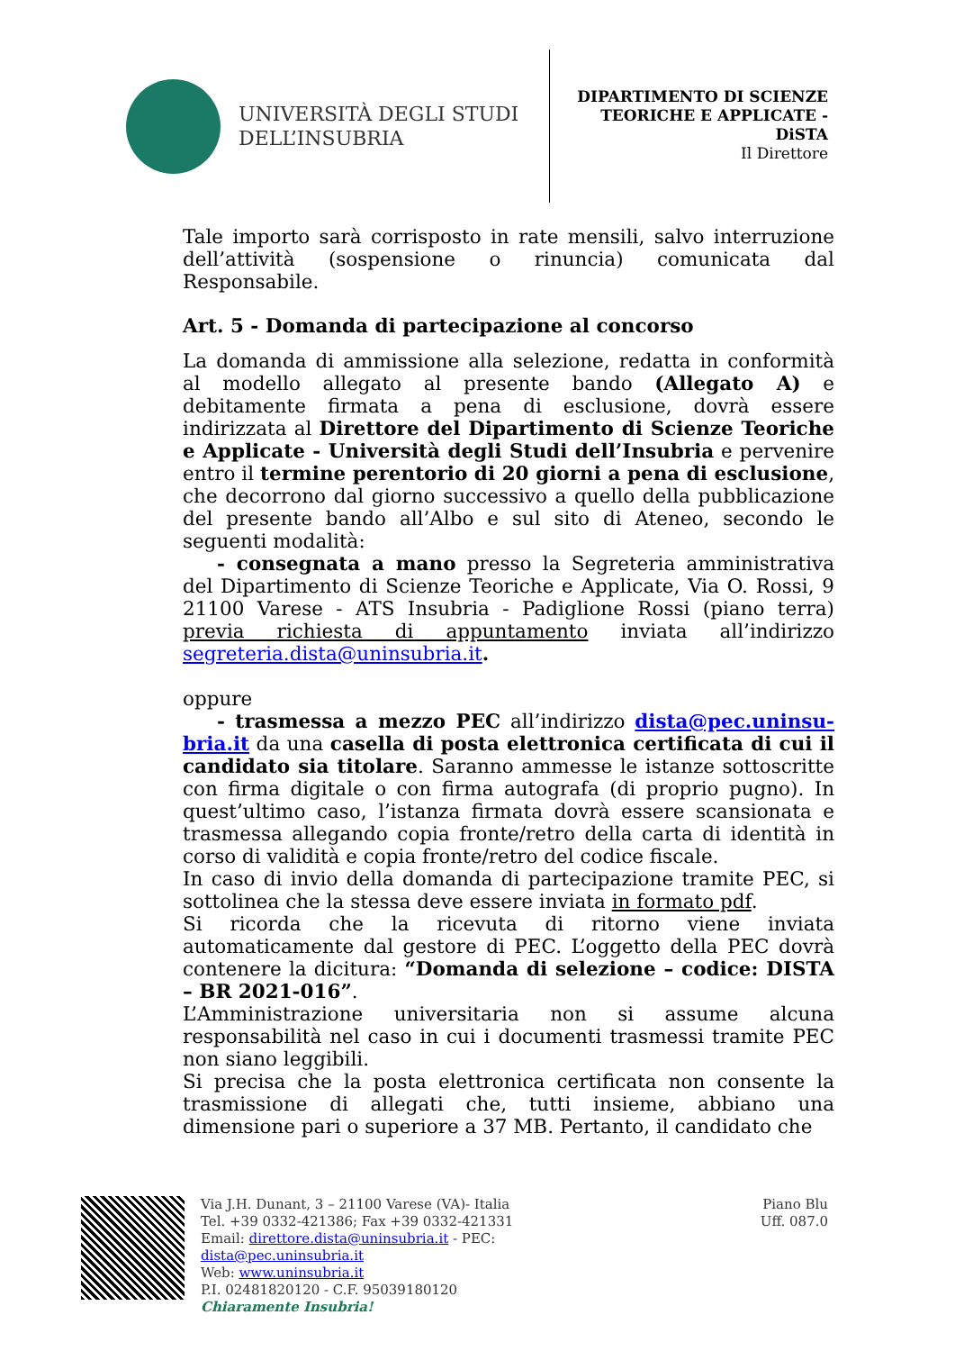UNIVERSITÀ DEGLI STUDI
DELL’INSUBRIA
DIPARTIMENTO DI SCIENZE
TEORICHE E APPLICATE -
DiSTA
Il Direttore
Tale importo sarà corrisposto in rate mensili, salvo interruzione dell’attività (sospensione o rinuncia) comunicata dal Responsabile.
Art. 5 - Domanda di partecipazione al concorso
La domanda di ammissione alla selezione, redatta in conformità al modello allegato al presente bando (Allegato A) e debitamente firmata a pena di esclusione, dovrà essere indirizzata al Direttore del Dipartimento di Scienze Teoriche e Applicate - Università degli Studi dell’Insubria e pervenire entro il termine perentorio di 20 giorni a pena di esclusione, che decorrono dal giorno successivo a quello della pubblicazione del presente bando all’Albo e sul sito di Ateneo, secondo le seguenti modalità:
- consegnata a mano presso la Segreteria amministrativa del Dipartimento di Scienze Teoriche e Applicate, Via O. Rossi, 9 21100 Varese - ATS Insubria - Padiglione Rossi (piano terra) previa richiesta di appuntamento inviata all’indirizzo segreteria.dista@uninsubria.it.
oppure
- trasmessa a mezzo PEC all’indirizzo dista@pec.uninsu­bria.it da una casella di posta elettronica certificata di cui il candidato sia titolare. Saranno ammesse le istanze sottoscritte con firma digitale o con firma autografa (di proprio pugno). In quest’ultimo caso, l’istanza firmata dovrà essere scansionata e trasmessa allegando copia fronte/retro della carta di identità in corso di validità e copia fronte/retro del codice fiscale.
In caso di invio della domanda di partecipazione tramite PEC, si sottolinea che la stessa deve essere inviata in formato pdf.
Si ricorda che la ricevuta di ritorno viene inviata automaticamente dal gestore di PEC. L’oggetto della PEC dovrà contenere la dicitura: “Domanda di selezione – codice: DISTA – BR 2021-016”.
L’Amministrazione universitaria non si assume alcuna responsabilità nel caso in cui i documenti trasmessi tramite PEC non siano leggibili.
Si precisa che la posta elettronica certificata non consente la trasmissione di allegati che, tutti insieme, abbiano una dimensione pari o superiore a 37 MB. Pertanto, il candidato che
Via J.H. Dunant, 3 – 21100 Varese (VA)- Italia
Tel. +39 0332-421386; Fax +39 0332-421331
Email: direttore.dista@uninsubria.it - PEC:
dista@pec.uninsubria.it
Web: www.uninsubria.it
P.I. 02481820120 - C.F. 95039180120
Chiaramente Insubria!
Piano Blu
Uff. 087.0